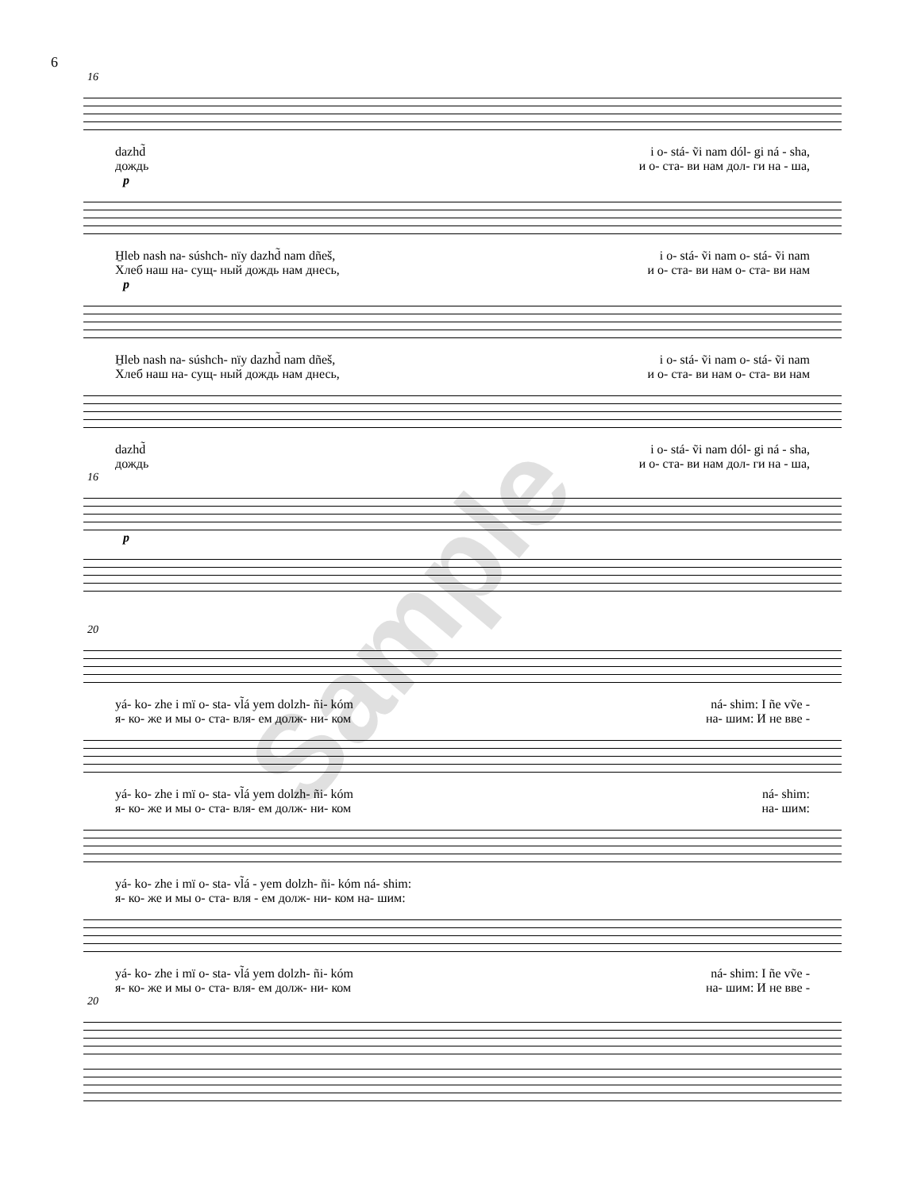6
16
dazhd̃ i o- stá- ṽi nam dól- gi ná - sha,
дождь и о- ста- ви нам дол- ги на - ша,
p
H̱leb nash na- súshch- nïy dazhd̃ nam dñeš, i o- stá- ṽi nam o- stá- ṽi nam
Хлеб наш на- сущ- ный дождь нам днесь, и о- ста- ви нам о- ста- ви нам
p
H̱leb nash na- súshch- nïy dazhd̃ nam dñeš, i o- stá- ṽi nam o- stá- ṽi nam
Хлеб наш на- сущ- ный дождь нам днесь, и о- ста- ви нам о- ста- ви нам
dazhd̃ i o- stá- ṽi nam dól- gi ná - sha,
дождь и о- ста- ви нам дол- ги на - ша,
16
p
20
yá- ko- zhe i mï o- sta- vl̃á yem dolzh- ñi- kóm ná- shim: I ñe vṽe -
я- ко- же и мы о- ста- вля- ем долж- ни- ком на- шим: И не вве -
yá- ko- zhe i mï o- sta- vl̃á yem dolzh- ñi- kóm ná- shim:
я- ко- же и мы о- ста- вля- ем долж- ни- ком на- шим:
yá- ko- zhe i mï o- sta- vl̃á - yem dolzh- ñi- kóm ná- shim:
я- ко- же и мы о- ста- вля - ем долж- ни- ком на- шим:
yá- ko- zhe i mï o- sta- vl̃á yem dolzh- ñi- kóm ná- shim: I ñe vṽe -
я- ко- же и мы о- ста- вля- ем долж- ни- ком на- шим: И не вве -
20
Sample